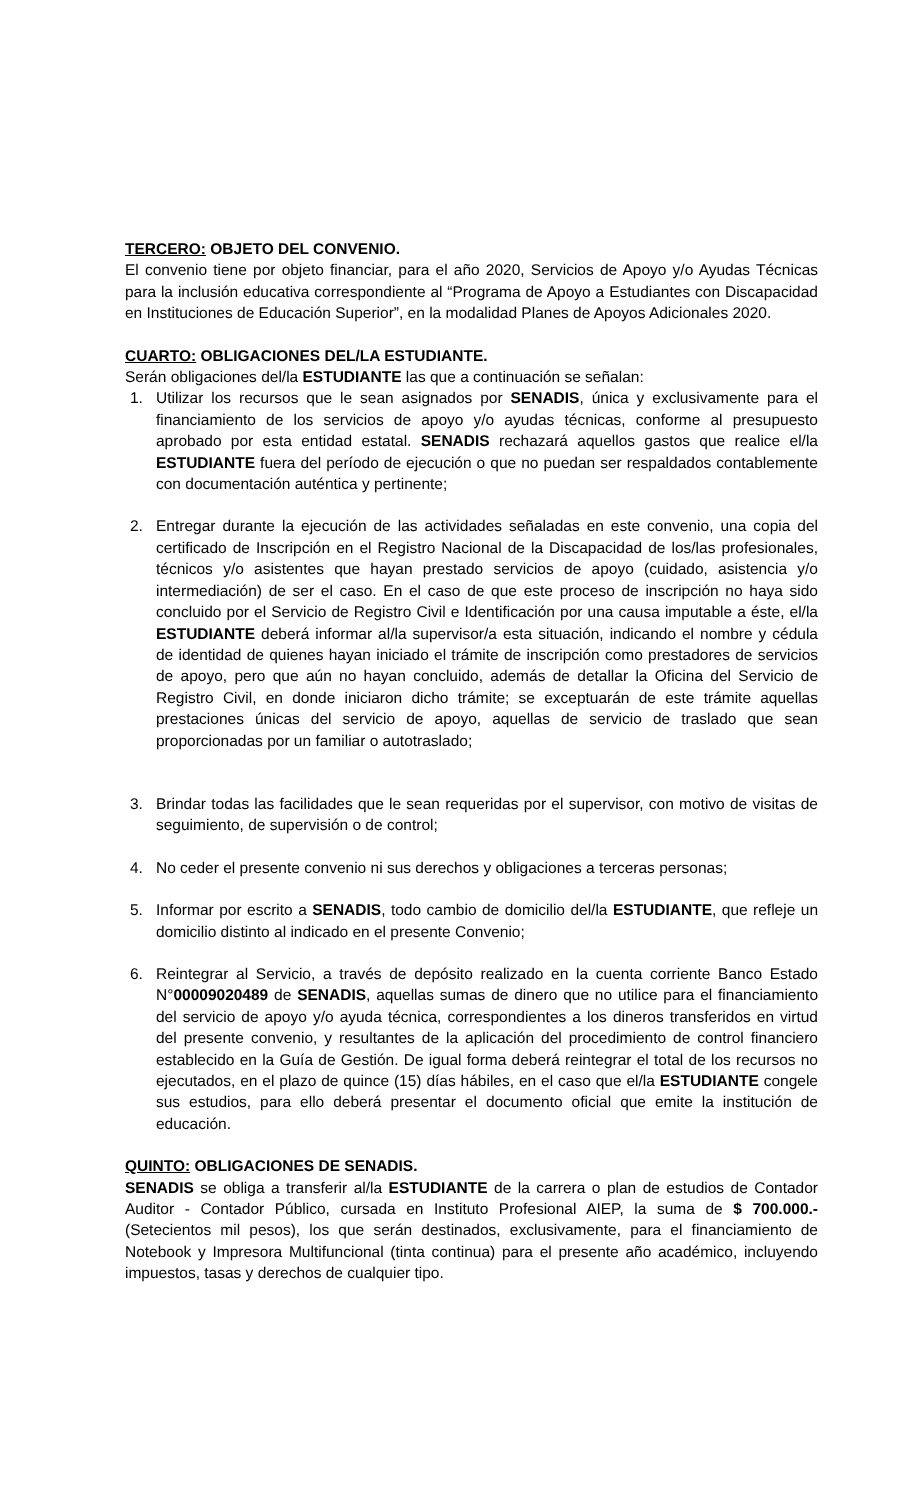TERCERO: OBJETO DEL CONVENIO.
El convenio tiene por objeto financiar, para el año 2020, Servicios de Apoyo y/o Ayudas Técnicas para la inclusión educativa correspondiente al “Programa de Apoyo a Estudiantes con Discapacidad en Instituciones de Educación Superior”, en la modalidad Planes de Apoyos Adicionales 2020.
CUARTO: OBLIGACIONES DEL/LA ESTUDIANTE.
Serán obligaciones del/la ESTUDIANTE las que a continuación se señalan:
1. Utilizar los recursos que le sean asignados por SENADIS, única y exclusivamente para el financiamiento de los servicios de apoyo y/o ayudas técnicas, conforme al presupuesto aprobado por esta entidad estatal. SENADIS rechazará aquellos gastos que realice el/la ESTUDIANTE fuera del período de ejecución o que no puedan ser respaldados contablemente con documentación auténtica y pertinente;
2. Entregar durante la ejecución de las actividades señaladas en este convenio, una copia del certificado de Inscripción en el Registro Nacional de la Discapacidad de los/las profesionales, técnicos y/o asistentes que hayan prestado servicios de apoyo (cuidado, asistencia y/o intermediación) de ser el caso. En el caso de que este proceso de inscripción no haya sido concluido por el Servicio de Registro Civil e Identificación por una causa imputable a éste, el/la ESTUDIANTE deberá informar al/la supervisor/a esta situación, indicando el nombre y cédula de identidad de quienes hayan iniciado el trámite de inscripción como prestadores de servicios de apoyo, pero que aún no hayan concluido, además de detallar la Oficina del Servicio de Registro Civil, en donde iniciaron dicho trámite; se exceptuarán de este trámite aquellas prestaciones únicas del servicio de apoyo, aquellas de servicio de traslado que sean proporcionadas por un familiar o autotraslado;
3. Brindar todas las facilidades que le sean requeridas por el supervisor, con motivo de visitas de seguimiento, de supervisión o de control;
4. No ceder el presente convenio ni sus derechos y obligaciones a terceras personas;
5. Informar por escrito a SENADIS, todo cambio de domicilio del/la ESTUDIANTE, que refleje un domicilio distinto al indicado en el presente Convenio;
6. Reintegrar al Servicio, a través de depósito realizado en la cuenta corriente Banco Estado N°00009020489 de SENADIS, aquellas sumas de dinero que no utilice para el financiamiento del servicio de apoyo y/o ayuda técnica, correspondientes a los dineros transferidos en virtud del presente convenio, y resultantes de la aplicación del procedimiento de control financiero establecido en la Guía de Gestión. De igual forma deberá reintegrar el total de los recursos no ejecutados, en el plazo de quince (15) días hábiles, en el caso que el/la ESTUDIANTE congele sus estudios, para ello deberá presentar el documento oficial que emite la institución de educación.
QUINTO: OBLIGACIONES DE SENADIS.
SENADIS se obliga a transferir al/la ESTUDIANTE de la carrera o plan de estudios de Contador Auditor - Contador Público, cursada en Instituto Profesional AIEP, la suma de $ 700.000.- (Setecientos mil pesos), los que serán destinados, exclusivamente, para el financiamiento de Notebook y Impresora Multifuncional (tinta continua) para el presente año académico, incluyendo impuestos, tasas y derechos de cualquier tipo.